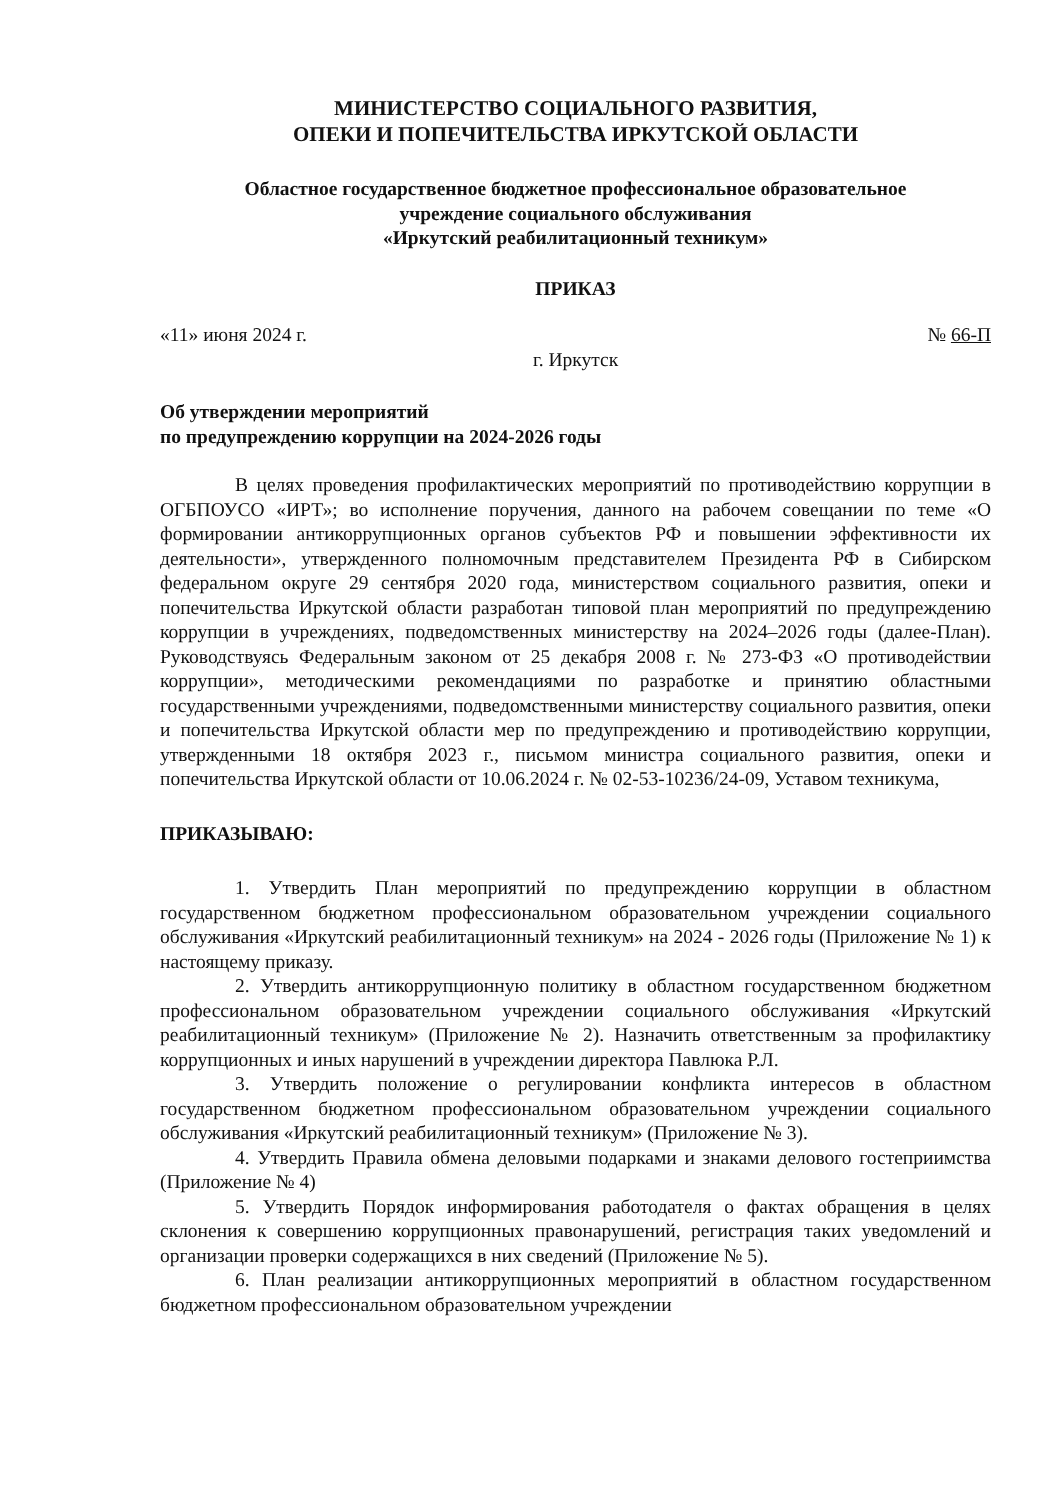МИНИСТЕРСТВО СОЦИАЛЬНОГО РАЗВИТИЯ,
ОПЕКИ И ПОПЕЧИТЕЛЬСТВА ИРКУТСКОЙ ОБЛАСТИ
Областное государственное бюджетное профессиональное образовательное
учреждение социального обслуживания
«Иркутский реабилитационный техникум»
ПРИКАЗ
«11» июня 2024 г. № 66-П
г. Иркутск
Об утверждении мероприятий
по предупреждению коррупции на 2024-2026 годы
В целях проведения профилактических мероприятий по противодействию коррупции в ОГБПОУСО «ИРТ»; во исполнение поручения, данного на рабочем совещании по теме «О формировании антикоррупционных органов субъектов РФ и повышении эффективности их деятельности», утвержденного полномочным представителем Президента РФ в Сибирском федеральном округе 29 сентября 2020 года, министерством социального развития, опеки и попечительства Иркутской области разработан типовой план мероприятий по предупреждению коррупции в учреждениях, подведомственных министерству на 2024–2026 годы (далее-План). Руководствуясь Федеральным законом от 25 декабря 2008 г. № 273-ФЗ «О противодействии коррупции», методическими рекомендациями по разработке и принятию областными государственными учреждениями, подведомственными министерству социального развития, опеки и попечительства Иркутской области мер по предупреждению и противодействию коррупции, утвержденными 18 октября 2023 г., письмом министра социального развития, опеки и попечительства Иркутской области от 10.06.2024 г. № 02-53-10236/24-09, Уставом техникума,
ПРИКАЗЫВАЮ:
1. Утвердить План мероприятий по предупреждению коррупции в областном государственном бюджетном профессиональном образовательном учреждении социального обслуживания «Иркутский реабилитационный техникум» на 2024 - 2026 годы (Приложение № 1) к настоящему приказу.
2. Утвердить антикоррупционную политику в областном государственном бюджетном профессиональном образовательном учреждении социального обслуживания «Иркутский реабилитационный техникум» (Приложение № 2). Назначить ответственным за профилактику коррупционных и иных нарушений в учреждении директора Павлюка Р.Л.
3. Утвердить положение о регулировании конфликта интересов в областном государственном бюджетном профессиональном образовательном учреждении социального обслуживания «Иркутский реабилитационный техникум» (Приложение № 3).
4. Утвердить Правила обмена деловыми подарками и знаками делового гостеприимства (Приложение № 4)
5. Утвердить Порядок информирования работодателя о фактах обращения в целях склонения к совершению коррупционных правонарушений, регистрация таких уведомлений и организации проверки содержащихся в них сведений (Приложение № 5).
6. План реализации антикоррупционных мероприятий в областном государственном бюджетном профессиональном образовательном учреждении